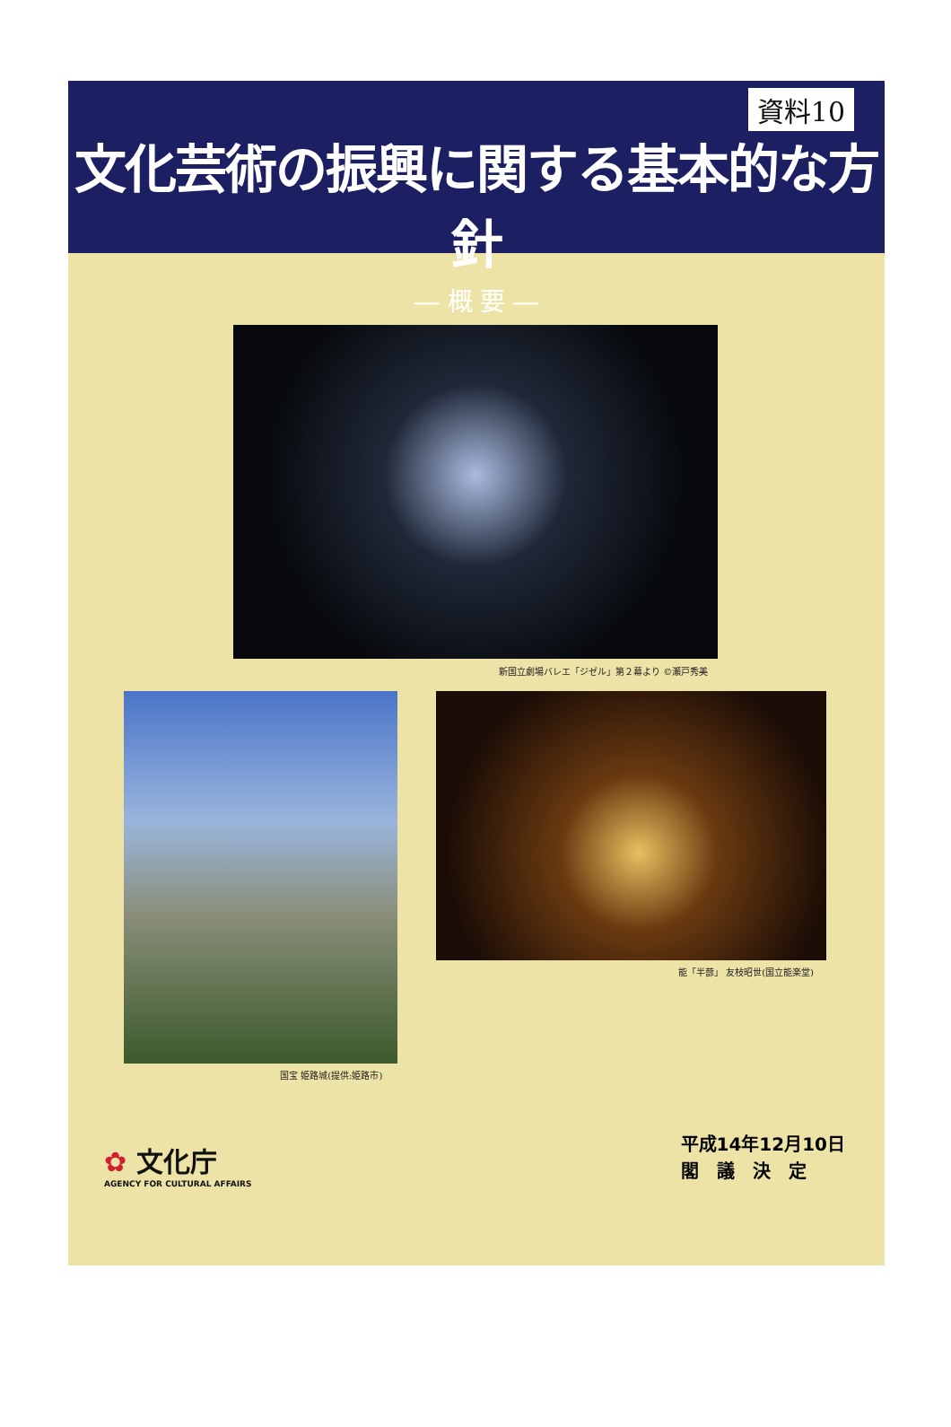資料10
文化芸術の振興に関する基本的な方針
― 概 要 ―
新国立劇場バレエ「ジゼル」第２幕より ©瀬戸秀美
国宝 姫路城(提供:姫路市)
能「半蔀」 友枝昭世(国立能楽堂)
✿ 文化庁
AGENCY FOR CULTURAL AFFAIRS
平成14年12月10日
閣　議　決　定